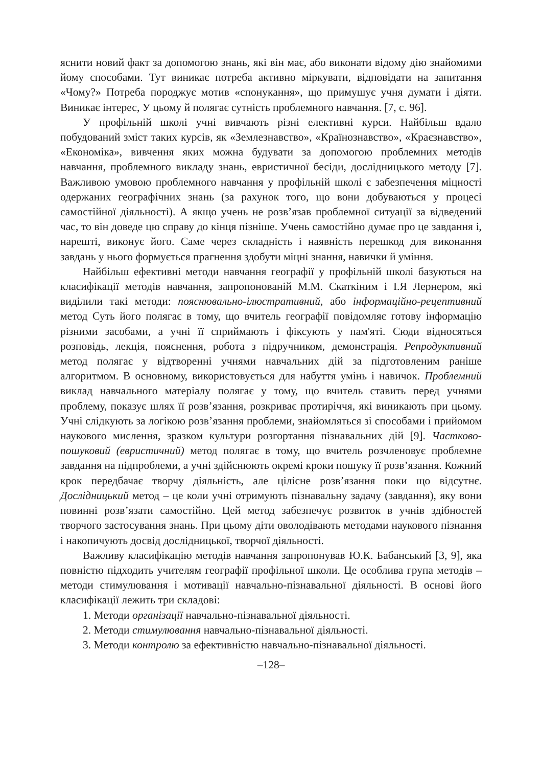яснити новий факт за допомогою знань, які він має, або виконати відому дію знайомими йому способами. Тут виникає потреба активно міркувати, відповідати на запитання «Чому?» Потреба породжує мотив «спонукання», що примушує учня думати і діяти. Виникає інтерес, У цьому й полягає сутність проблемного навчання. [7, с. 96].
У профільній школі учні вивчають різні елективні курси. Найбільш вдало побудований зміст таких курсів, як «Землезнавство», «Країнознавство», «Краєзнавство», «Економіка», вивчення яких можна будувати за допомогою проблемних методів навчання, проблемного викладу знань, евристичної бесіди, дослідницького методу [7]. Важливою умовою проблемного навчання у профільній школі є забезпечення міцності одержаних географічних знань (за рахунок того, що вони добуваються у процесі самостійної діяльності). А якщо учень не розв’язав проблемної ситуації за відведений час, то він доведе цю справу до кінця пізніше. Учень самостійно думає про це завдання і, нарешті, виконує його. Саме через складність і наявність перешкод для виконання завдань у нього формується прагнення здобути міцні знання, навички й уміння.
Найбільш ефективні методи навчання географії у профільній школі базуються на класифікації методів навчання, запропонованій М.М. Скаткіним і І.Я Лернером, які виділили такі методи: пояснювально-ілюстративний, або інформаційно-рецептивний метод Суть його полягає в тому, що вчитель географії повідомляє готову інформацію різними засобами, а учні її сприймають і фіксують у пам'яті. Сюди відносяться розповідь, лекція, пояснення, робота з підручником, демонстрація. Репродуктивний метод полягає у відтворенні учнями навчальних дій за підготовленим раніше алгоритмом. В основному, використовується для набуття умінь і навичок. Проблемний виклад навчального матеріалу полягає у тому, що вчитель ставить перед учнями проблему, показує шлях її розв’язання, розкриває протиріччя, які виникають при цьому. Учні слідкують за логікою розв’язання проблеми, знайомляться зі способами і прийомом наукового мислення, зразком культури розгортання пізнавальних дій [9]. Частково-пошуковий (евристичний) метод полягає в тому, що вчитель розчленовує проблемне завдання на підпроблеми, а учні здійснюють окремі кроки пошуку її розв’язання. Кожний крок передбачає творчу діяльність, але цілісне розв’язання поки що відсутнє. Дослідницький метод – це коли учні отримують пізнавальну задачу (завдання), яку вони повинні розв’язати самостійно. Цей метод забезпечує розвиток в учнів здібностей творчого застосування знань. При цьому діти оволодівають методами наукового пізнання і накопичують досвід дослідницької, творчої діяльності.
Важливу класифікацію методів навчання запропонував Ю.К. Бабанський [3, 9], яка повністю підходить учителям географії профільної школи. Це особлива група методів – методи стимулювання і мотивації навчально-пізнавальної діяльності. В основі його класифікації лежить три складові:
1. Методи організації навчально-пізнавальної діяльності.
2. Методи стимулювання навчально-пізнавальної діяльності.
3. Методи контролю за ефективністю навчально-пізнавальної діяльності.
–128–